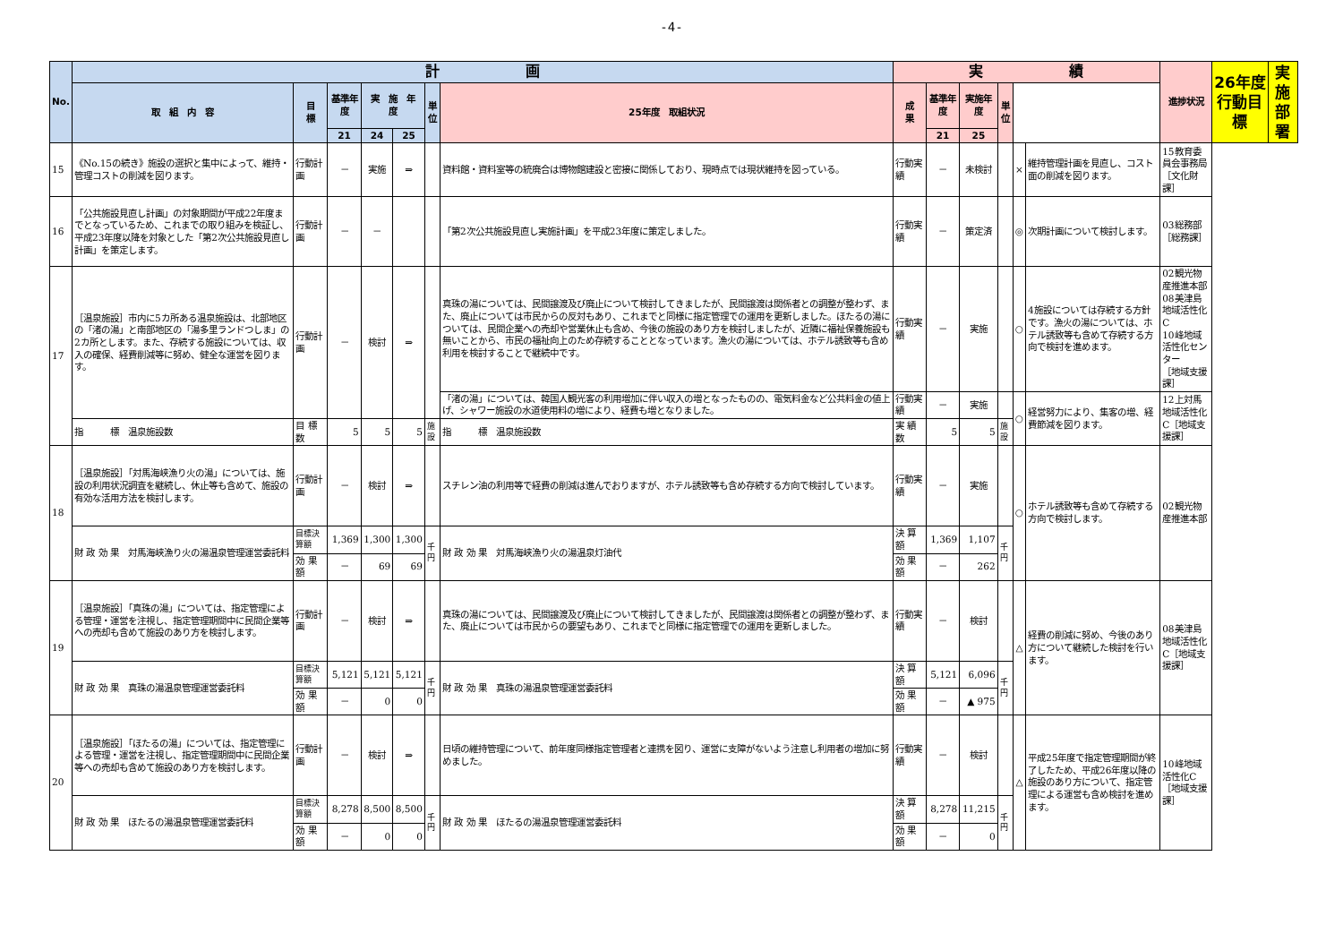-4-
| No. | 計 画 | | | | | | | 実 績 | | | | | | 進捗状況 | 26年度 行動目標 | 実施部署 |
| --- | --- | --- | --- | --- | --- | --- | --- | --- | --- | --- | --- | --- | --- | --- | --- | --- |
| | 取 組 内 容 | 目 標 | 基準年度 | 実 施 年 度 | | 単位 | 25年度 取組状況 | 成 果 | 基準年度 | 実施年度 | 単位 | | | | | |
| | | | 21 | 24 | 25 | | | | 21 | 25 | | | | | | |
| 15 | 《No.15の続き》施設の選択と集中によって、維持・管理コストの削減を図ります。 | 行動計画 | － | 実施 | ⇒ | | 資料館・資料室等の統廃合は博物館建設と密接に関係しており、現時点では現状維持を図っている。 | 行動実績 | － | 未検討 | | × | 維持管理計画を見直し、コスト面の削減を図ります。 | 15教育委員会事務局［文化財課］ | | |
| 16 | 「公共施設見直し計画」の対象期間が平成22年度までとなっているため、これまでの取り組みを検証し、平成23年度以降を対象とした「第2次公共施設見直し計画」を策定します。 | 行動計画 | － | － | | | 「第2次公共施設見直し実施計画」を平成23年度に策定しました。 | 行動実績 | － | 策定済 | | ◎ | 次期計画について検討します。 | 03総務部［総務課］ | | |
| 17 | ［温泉施設］市内に5カ所ある温泉施設は、北部地区の「渚の湯」と南部地区の「湯多里ランドつしま」の2カ所とします。また、存続する施設については、収入の確保、経費削減等に努め、健全な運営を図ります。 | 行動計画 | － | 検討 | ⇒ | | 真珠の湯については、民間譲渡及び廃止について検討してきましたが、民間譲渡は関係者との調整が整わず、また、廃止については市民からの反対もあり、これまでと同様に指定管理での運用を更新しました。ほたるの湯については、民間企業への売却や営業休止も含め、今後の施設のあり方を検討しましたが、近隣に福祉保養施設も無いことから、市民の福祉向上のため存続することとなっています。漁火の湯については、ホテル誘致等も含め利用を検討することで継続中です。 | 行動実績 | － | 実施 | | ○ | 4施設については存続する方針です。漁火の湯については、ホテル誘致等も含めて存続する方向で検討を進めます。 | 02観光物産推進本部 08美津島地域活性化C 10峰地域活性化センター ［地域支援課］ | | |
| | | | | | | | 「渚の湯」については、韓国人観光客の利用増加に伴い収入の増となったものの、電気料金など公共料金の値上げ、シャワー施設の水道使用料の増により、経費も増となりました。 | 行動実績 | － | 実施 | | ○ | 経営努力により、集客の増、経費節減を図ります。 | 12上対馬地域活性化C［地域支援課］ | | |
| | 指 標 温泉施設数 | 目 標 数 | 5 | 5 | 5 | 施設 | 指 標 温泉施設数 | 実 績 数 | 5 | 5 | 施設 | | | | | |
| 18 | ［温泉施設］「対馬海峡漁り火の湯」については、施設の利用状況調査を継続し、休止等も含めて、施設の有効な活用方法を検討します。 | 行動計画 | － | 検討 | ⇒ | | スチレン油の利用等で経費の削減は進んでおりますが、ホテル誘致等も含め存続する方向で検討しています。 | 行動実績 | － | 実施 | | ○ | ホテル誘致等も含めて存続する方向で検討します。 | 02観光物産推進本部 | | |
| | 財 政 効 果 対馬海峡漁り火の湯温泉管理運営委託料 | 目標決算額 | 1,369 | 1,300 | 1,300 | 千円 | 財 政 効 果 対馬海峡漁り火の湯温泉灯油代 | 決 算 額 | 1,369 | 1,107 | 千円 | | | | | |
| | | 効 果 額 | － | 69 | 69 | | | 効 果 額 | － | 262 | | | | | | |
| 19 | ［温泉施設］「真珠の湯」については、指定管理による管理・運営を注視し、指定管理期間中に民間企業等への売却も含めて施設のあり方を検討します。 | 行動計画 | － | 検討 | ⇒ | | 真珠の湯については、民間譲渡及び廃止について検討してきましたが、民間譲渡は関係者との調整が整わず、また、廃止については市民からの要望もあり、これまでと同様に指定管理での運用を更新しました。 | 行動実績 | － | 検討 | | △ | 経費の削減に努め、今後のあり方について継続した検討を行います。 | 08美津島地域活性化C［地域支援課］ | | |
| | 財 政 効 果 真珠の湯温泉管理運営委託料 | 目標決算額 | 5,121 | 5,121 | 5,121 | 千円 | 財 政 効 果 真珠の湯温泉管理運営委託料 | 決 算 額 | 5,121 | 6,096 | 千円 | | | | | |
| | | 効 果 額 | － | 0 | 0 | | | 効 果 額 | － | ▲ 975 | | | | | | |
| 20 | ［温泉施設］「ほたるの湯」については、指定管理による管理・運営を注視し、指定管理期間中に民間企業等への売却も含めて施設のあり方を検討します。 | 行動計画 | － | 検討 | ⇒ | | 日頃の維持管理について、前年度同様指定管理者と連携を図り、運営に支障がないよう注意し利用者の増加に努めました。 | 行動実績 | － | 検討 | | △ | 平成25年度で指定管理期間が終了したため、平成26年度以降の施設のあり方について、指定管理による運営も含め検討を進めます。 | 10峰地域活性化C［地域支援課］ | | |
| | 財 政 効 果 ほたるの湯温泉管理運営委託料 | 目標決算額 | 8,278 | 8,500 | 8,500 | 千円 | 財 政 効 果 ほたるの湯温泉管理運営委託料 | 決 算 額 | 8,278 | 11,215 | 千円 | | | | | |
| | | 効 果 額 | － | 0 | 0 | | | 効 果 額 | － | 0 | | | | | | |